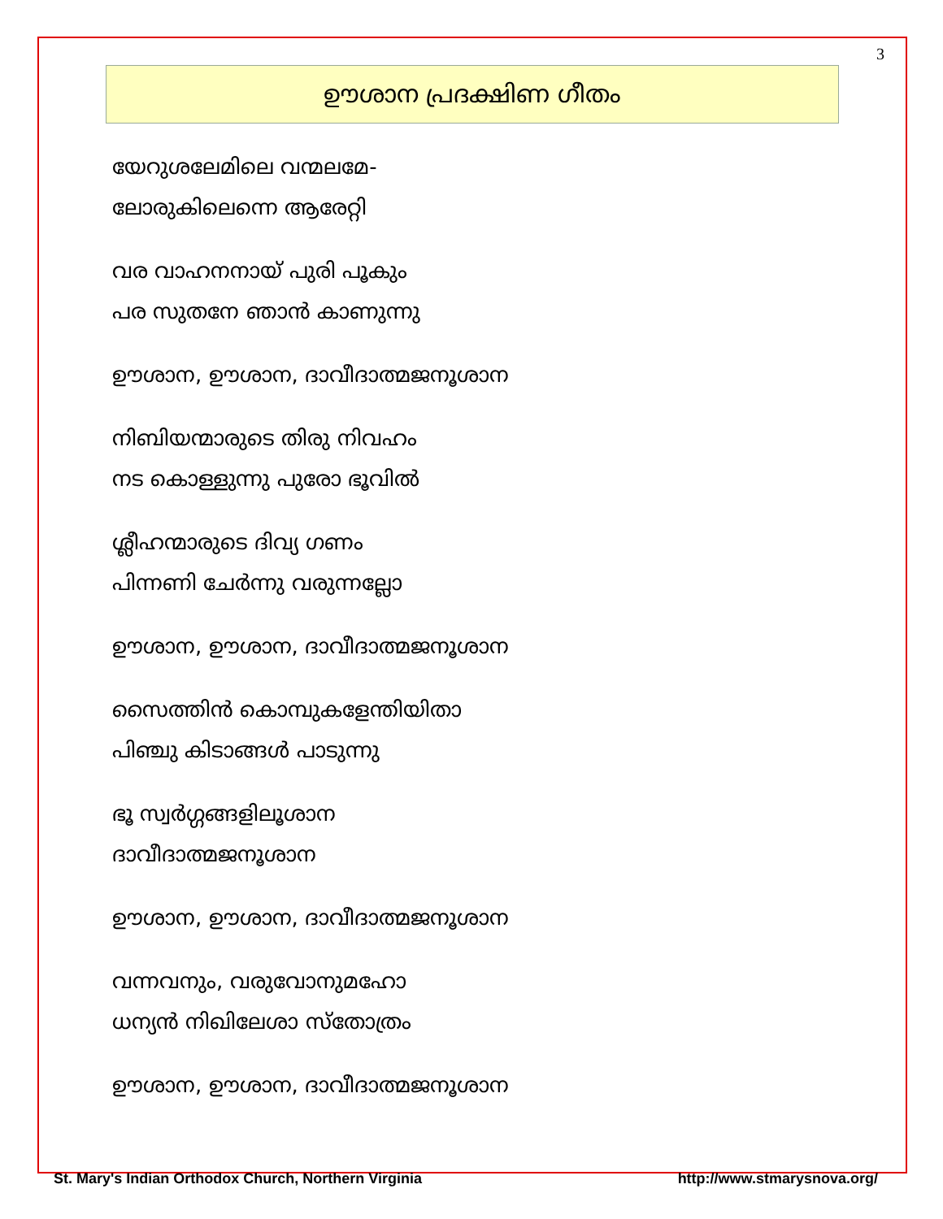3
ഊശാന പ്രദക്ഷിണ ഗീതം
യേറുശലേമിലെ വന്മലമേ-
ലോരുകിലെന്നെ ആരേറ്റി
വര വാഹനനായ് പുരി പൂകും
പര സുതനേ ഞാൻ കാണുന്നു
ഊശാന, ഊശാന, ദാവീദാത്മജനൂശാന
നിബിയന്മാരുടെ തിരു നിവഹം
നട കൊള്ളുന്നു പുരോ ഭൂവിൽ
ശ്ലീഹന്മാരുടെ ദിവ്യ ഗണം
പിന്നണി ചേർന്നു വരുന്നല്ലോ
ഊശാന, ഊശാന, ദാവീദാത്മജനൂശാന
സൈത്തിൻ കൊമ്പുകളേന്തിയിതാ
പിഞ്ചു കിടാങ്ങൾ പാടുന്നു
ഭൂ സ്വർഗ്ഗങ്ങളിലൂശാന
ദാവീദാത്മജനൂശാന
ഊശാന, ഊശാന, ദാവീദാത്മജനൂശാന
വന്നവനും, വരുവോനുമഹോ
ധന്യൻ നിഖിലേശാ സ്തോത്രം
ഊശാന, ഊശാന, ദാവീദാത്മജനൂശാന
St. Mary's Indian Orthodox Church, Northern Virginia http://www.stmarysnova.org/